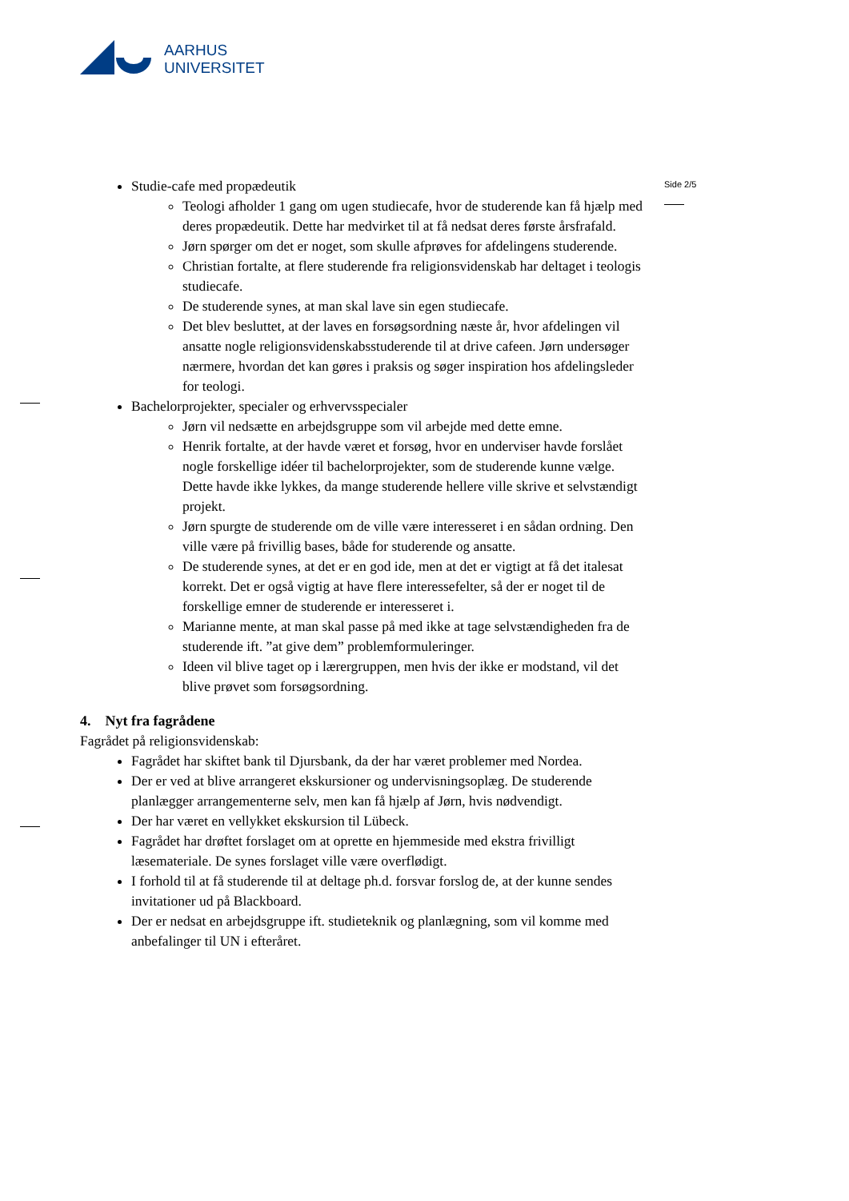AARHUS
UNIVERSITET
Side 2/5
Studie-cafe med propædeutik
Teologi afholder 1 gang om ugen studiecafe, hvor de studerende kan få hjælp med deres propædeutik. Dette har medvirket til at få nedsat deres første årsfrafald.
Jørn spørger om det er noget, som skulle afprøves for afdelingens studerende.
Christian fortalte, at flere studerende fra religionsvidenskab har deltaget i teologis studiecafe.
De studerende synes, at man skal lave sin egen studiecafe.
Det blev besluttet, at der laves en forsøgsordning næste år, hvor afdelingen vil ansatte nogle religionsvidenskabsstuderende til at drive cafeen. Jørn undersøger nærmere, hvordan det kan gøres i praksis og søger inspiration hos afdelingsleder for teologi.
Bachelorprojekter, specialer og erhvervsspecialer
Jørn vil nedsætte en arbejdsgruppe som vil arbejde med dette emne.
Henrik fortalte, at der havde været et forsøg, hvor en underviser havde forslået nogle forskellige idéer til bachelorprojekter, som de studerende kunne vælge. Dette havde ikke lykkes, da mange studerende hellere ville skrive et selvstændigt projekt.
Jørn spurgte de studerende om de ville være interesseret i en sådan ordning. Den ville være på frivillig bases, både for studerende og ansatte.
De studerende synes, at det er en god ide, men at det er vigtigt at få det italesat korrekt. Det er også vigtig at have flere interessefelter, så der er noget til de forskellige emner de studerende er interesseret i.
Marianne mente, at man skal passe på med ikke at tage selvstændigheden fra de studerende ift. ”at give dem” problemformuleringer.
Ideen vil blive taget op i lærergruppen, men hvis der ikke er modstand, vil det blive prøvet som forsøgsordning.
4. Nyt fra fagrådene
Fagrådet på religionsvidenskab:
Fagrådet har skiftet bank til Djursbank, da der har været problemer med Nordea.
Der er ved at blive arrangeret ekskursioner og undervisningsoplæg. De studerende planlægger arrangementerne selv, men kan få hjælp af Jørn, hvis nødvendigt.
Der har været en vellykket ekskursion til Lübeck.
Fagrådet har drøftet forslaget om at oprette en hjemmeside med ekstra frivilligt læsemateriale. De synes forslaget ville være overflødigt.
I forhold til at få studerende til at deltage ph.d. forsvar forslog de, at der kunne sendes invitationer ud på Blackboard.
Der er nedsat en arbejdsgruppe ift. studieteknik og planlægning, som vil komme med anbefalinger til UN i efteråret.